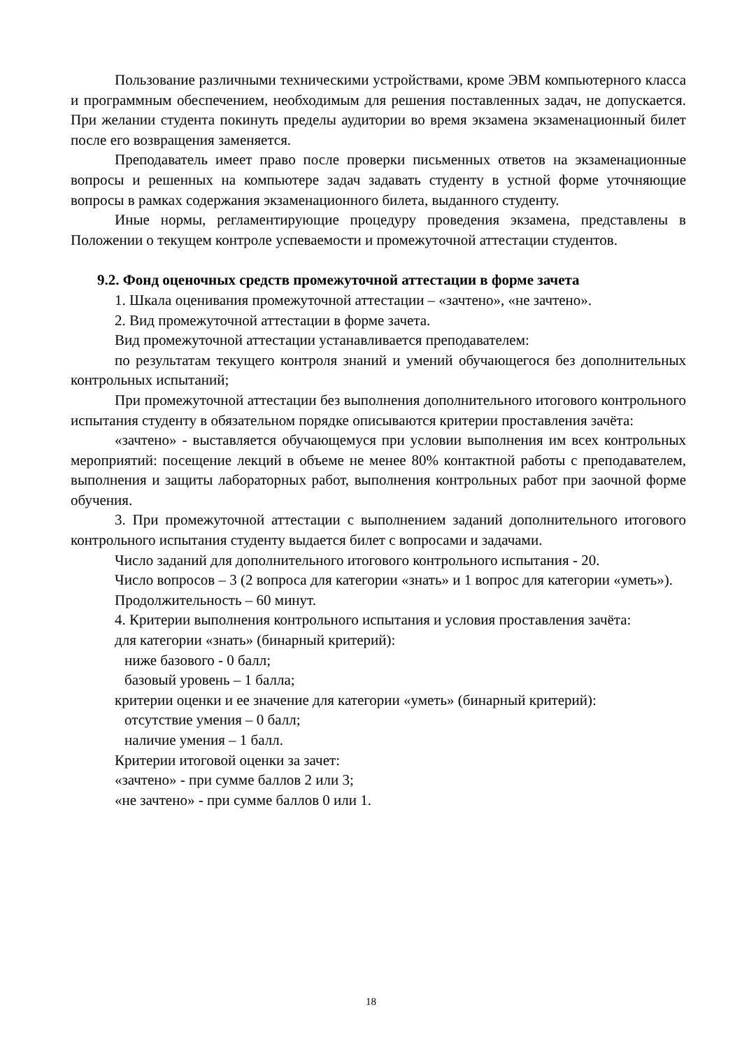Пользование различными техническими устройствами, кроме ЭВМ компьютерного класса и программным обеспечением, необходимым для решения поставленных задач, не допускается. При желании студента покинуть пределы аудитории во время экзамена экзаменационный билет после его возвращения заменяется.
Преподаватель имеет право после проверки письменных ответов на экзаменационные вопросы и решенных на компьютере задач задавать студенту в устной форме уточняющие вопросы в рамках содержания экзаменационного билета, выданного студенту.
Иные нормы, регламентирующие процедуру проведения экзамена, представлены в Положении о текущем контроле успеваемости и промежуточной аттестации студентов.
9.2. Фонд оценочных средств промежуточной аттестации в форме зачета
1. Шкала оценивания промежуточной аттестации – «зачтено», «не зачтено».
2. Вид промежуточной аттестации в форме зачета.
Вид промежуточной аттестации устанавливается преподавателем:
по результатам текущего контроля знаний и умений обучающегося без дополнительных контрольных испытаний;
При промежуточной аттестации без выполнения дополнительного итогового контрольного испытания студенту в обязательном порядке описываются критерии проставления зачёта:
«зачтено» - выставляется обучающемуся при условии выполнения им всех контрольных мероприятий: посещение лекций в объеме не менее 80% контактной работы с преподавателем, выполнения и защиты лабораторных работ, выполнения контрольных работ при заочной форме обучения.
3. При промежуточной аттестации с выполнением заданий дополнительного итогового контрольного испытания студенту выдается билет с вопросами и задачами.
Число заданий для дополнительного итогового контрольного испытания - 20.
Число вопросов – 3 (2 вопроса для категории «знать» и 1 вопрос для категории «уметь»).
Продолжительность – 60 минут.
4. Критерии выполнения контрольного испытания и условия проставления зачёта:
для категории «знать» (бинарный критерий):
ниже базового - 0 балл;
базовый уровень – 1 балла;
критерии оценки и ее значение для категории «уметь» (бинарный критерий):
отсутствие умения – 0 балл;
наличие умения – 1 балл.
Критерии итоговой оценки за зачет:
«зачтено» - при сумме баллов 2 или 3;
«не зачтено» - при сумме баллов 0 или 1.
18